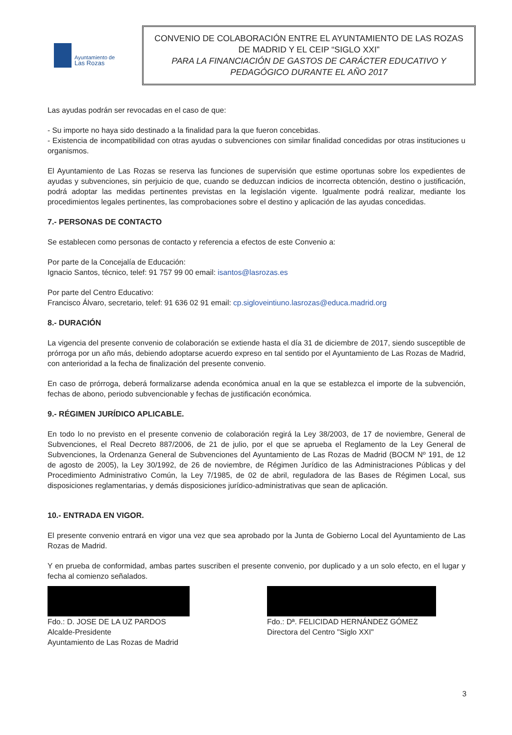Ayuntamiento de
Las Rozas
CONVENIO DE COLABORACIÓN ENTRE EL AYUNTAMIENTO DE LAS ROZAS DE MADRID Y EL CEIP “SIGLO XXI”
PARA LA FINANCIACIÓN DE GASTOS DE CARÁCTER EDUCATIVO Y PEDAGÓGICO DURANTE EL AÑO 2017
Las ayudas podrán ser revocadas en el caso de que:
- Su importe no haya sido destinado a la finalidad para la que fueron concebidas.
- Existencia de incompatibilidad con otras ayudas o subvenciones con similar finalidad concedidas por otras instituciones u organismos.
El Ayuntamiento de Las Rozas se reserva las funciones de supervisión que estime oportunas sobre los expedientes de ayudas y subvenciones, sin perjuicio de que, cuando se deduzcan indicios de incorrecta obtención, destino o justificación, podrá adoptar las medidas pertinentes previstas en la legislación vigente. Igualmente podrá realizar, mediante los procedimientos legales pertinentes, las comprobaciones sobre el destino y aplicación de las ayudas concedidas.
7.- PERSONAS DE CONTACTO
Se establecen como personas de contacto y referencia a efectos de este Convenio a:
Por parte de la Concejalía de Educación:
Ignacio Santos, técnico, telef: 91 757 99 00 email: isantos@lasrozas.es
Por parte del Centro Educativo:
Francisco Álvaro, secretario, telef: 91 636 02 91 email: cp.sigloveintiuno.lasrozas@educa.madrid.org
8.- DURACIÓN
La vigencia del presente convenio de colaboración se extiende hasta el día 31 de diciembre de 2017, siendo susceptible de prórroga por un año más, debiendo adoptarse acuerdo expreso en tal sentido por el Ayuntamiento de Las Rozas de Madrid, con anterioridad a la fecha de finalización del presente convenio.
En caso de prórroga, deberá formalizarse adenda económica anual en la que se establezca el importe de la subvención, fechas de abono, periodo subvencionable y fechas de justificación económica.
9.- RÉGIMEN JURÍDICO APLICABLE.
En todo lo no previsto en el presente convenio de colaboración regirá la Ley 38/2003, de 17 de noviembre, General de Subvenciones, el Real Decreto 887/2006, de 21 de julio, por el que se aprueba el Reglamento de la Ley General de Subvenciones, la Ordenanza General de Subvenciones del Ayuntamiento de Las Rozas de Madrid (BOCM Nº 191, de 12 de agosto de 2005), la Ley 30/1992, de 26 de noviembre, de Régimen Jurídico de las Administraciones Públicas y del Procedimiento Administrativo Común, la Ley 7/1985, de 02 de abril, reguladora de las Bases de Régimen Local, sus disposiciones reglamentarias, y demás disposiciones jurídico-administrativas que sean de aplicación.
10.- ENTRADA EN VIGOR.
El presente convenio entrará en vigor una vez que sea aprobado por la Junta de Gobierno Local del Ayuntamiento de Las Rozas de Madrid.
Y en prueba de conformidad, ambas partes suscriben el presente convenio, por duplicado y a un solo efecto, en el lugar y fecha al comienzo señalados.
Fdo.: D. JOSE DE LA UZ PARDOS
Alcalde-Presidente
Ayuntamiento de Las Rozas de Madrid
Fdo.: Dª. FELICIDAD HERNÁNDEZ GÓMEZ
Directora del Centro "Siglo XXI"
3